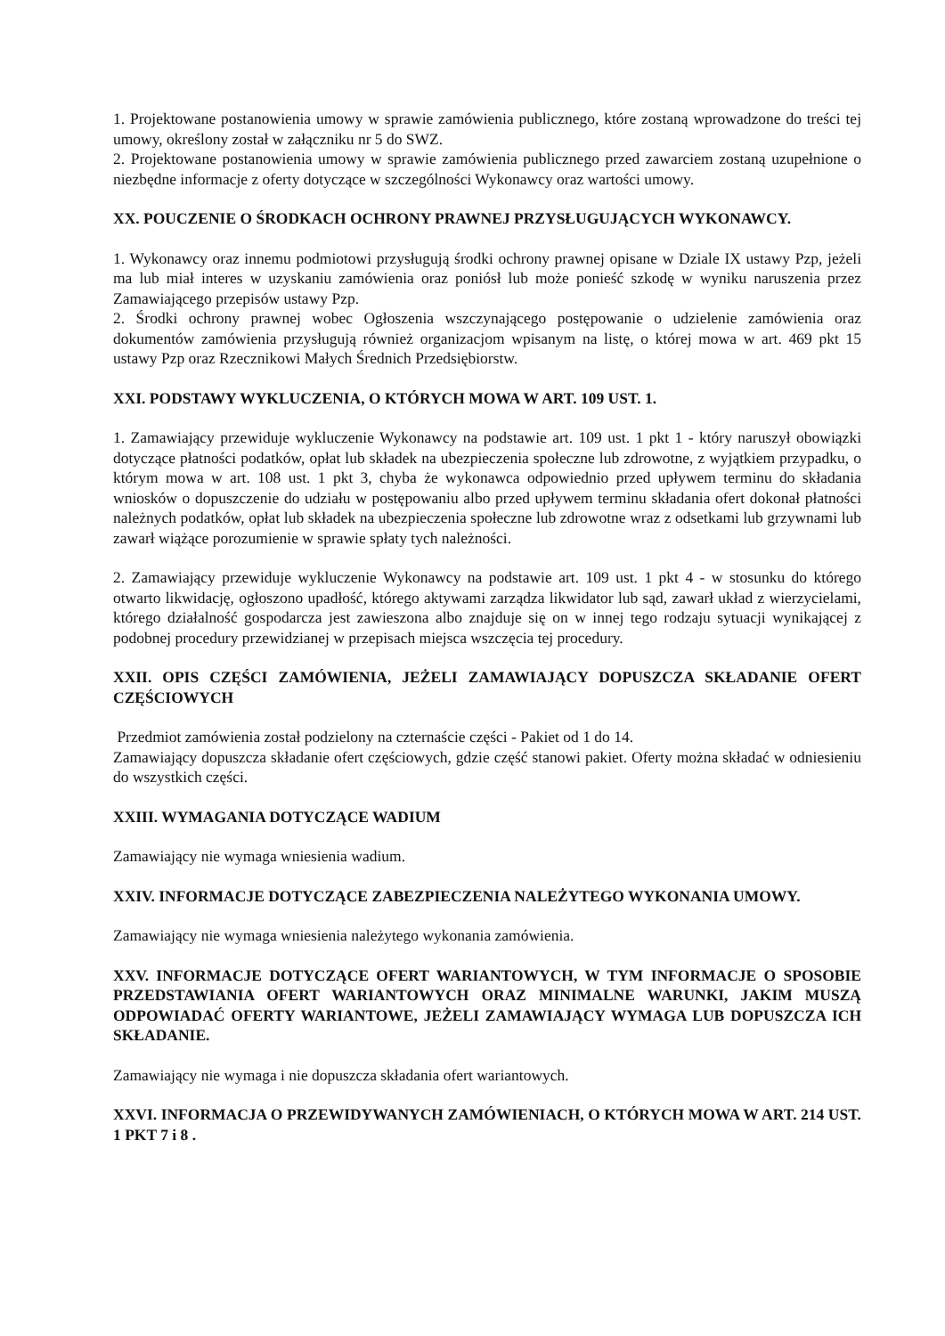1. Projektowane postanowienia umowy w sprawie zamówienia publicznego, które zostaną wprowadzone do treści tej umowy, określony został w załączniku nr 5 do SWZ.
2. Projektowane postanowienia umowy w sprawie zamówienia publicznego przed zawarciem zostaną uzupełnione o niezbędne informacje z oferty dotyczące w szczególności Wykonawcy oraz wartości umowy.
XX. POUCZENIE O ŚRODKACH OCHRONY PRAWNEJ PRZYSŁUGUJĄCYCH WYKONAWCY.
1. Wykonawcy oraz innemu podmiotowi przysługują środki ochrony prawnej opisane w Dziale IX ustawy Pzp, jeżeli ma lub miał interes w uzyskaniu zamówienia oraz poniósł lub może ponieść szkodę w wyniku naruszenia przez Zamawiającego przepisów ustawy Pzp.
2. Środki ochrony prawnej wobec Ogłoszenia wszczynającego postępowanie o udzielenie zamówienia oraz dokumentów zamówienia przysługują również organizacjom wpisanym na listę, o której mowa w art. 469 pkt 15 ustawy Pzp oraz Rzecznikowi Małych Średnich Przedsiębiorstw.
XXI. PODSTAWY WYKLUCZENIA, O KTÓRYCH MOWA W ART. 109 UST. 1.
1. Zamawiający przewiduje wykluczenie Wykonawcy na podstawie art. 109 ust. 1 pkt 1 - który naruszył obowiązki dotyczące płatności podatków, opłat lub składek na ubezpieczenia społeczne lub zdrowotne, z wyjątkiem przypadku, o którym mowa w art. 108 ust. 1 pkt 3, chyba że wykonawca odpowiednio przed upływem terminu do składania wniosków o dopuszczenie do udziału w postępowaniu albo przed upływem terminu składania ofert dokonał płatności należnych podatków, opłat lub składek na ubezpieczenia społeczne lub zdrowotne wraz z odsetkami lub grzywnami lub zawarł wiążące porozumienie w sprawie spłaty tych należności.
2. Zamawiający przewiduje wykluczenie Wykonawcy na podstawie art. 109 ust. 1 pkt 4 - w stosunku do którego otwarto likwidację, ogłoszono upadłość, którego aktywami zarządza likwidator lub sąd, zawarł układ z wierzycielami, którego działalność gospodarcza jest zawieszona albo znajduje się on w innej tego rodzaju sytuacji wynikającej z podobnej procedury przewidzianej w przepisach miejsca wszczęcia tej procedury.
XXII. OPIS CZĘŚCI ZAMÓWIENIA, JEŻELI ZAMAWIAJĄCY DOPUSZCZA SKŁADANIE OFERT CZĘŚCIOWYCH
Przedmiot zamówienia został podzielony na czternaście części - Pakiet od 1 do 14.
Zamawiający dopuszcza składanie ofert częściowych, gdzie część stanowi pakiet. Oferty można składać w odniesieniu do wszystkich części.
XXIII. WYMAGANIA DOTYCZĄCE WADIUM
Zamawiający nie wymaga wniesienia wadium.
XXIV. INFORMACJE DOTYCZĄCE ZABEZPIECZENIA NALEŻYTEGO WYKONANIA UMOWY.
Zamawiający nie wymaga wniesienia należytego wykonania zamówienia.
XXV. INFORMACJE DOTYCZĄCE OFERT WARIANTOWYCH, W TYM INFORMACJE O SPOSOBIE PRZEDSTAWIANIA OFERT WARIANTOWYCH ORAZ MINIMALNE WARUNKI, JAKIM MUSZĄ ODPOWIADAĆ OFERTY WARIANTOWE, JEŻELI ZAMAWIAJĄCY WYMAGA LUB DOPUSZCZA ICH SKŁADANIE.
Zamawiający nie wymaga i nie dopuszcza składania ofert wariantowych.
XXVI. INFORMACJA O PRZEWIDYWANYCH ZAMÓWIENIACH, O KTÓRYCH MOWA W ART. 214 UST. 1 PKT 7 i 8 .